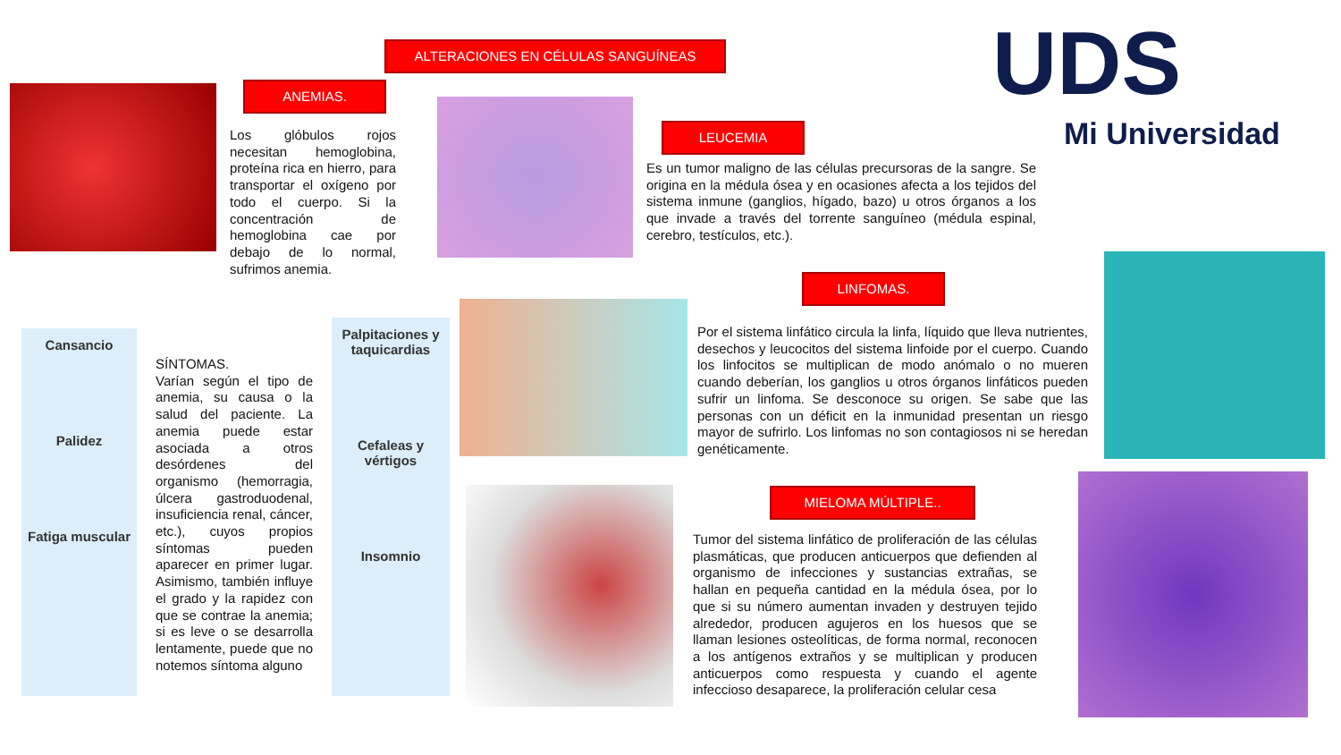ALTERACIONES EN CÉLULAS SANGUÍNEAS
ANEMIAS.
Los glóbulos rojos necesitan hemoglobina, proteína rica en hierro, para transportar el oxígeno por todo el cuerpo. Si la concentración de hemoglobina cae por debajo de lo normal, sufrimos anemia.
UDS
Mi Universidad
LEUCEMIA
Es un tumor maligno de las células precursoras de la sangre. Se origina en la médula ósea y en ocasiones afecta a los tejidos del sistema inmune (ganglios, hígado, bazo) u otros órganos a los que invade a través del torrente sanguíneo (médula espinal, cerebro, testículos, etc.).
LINFOMAS.
Por el sistema linfático circula la linfa, líquido que lleva nutrientes, desechos y leucocitos del sistema linfoide por el cuerpo. Cuando los linfocitos se multiplican de modo anómalo o no mueren cuando deberían, los ganglios u otros órganos linfáticos pueden sufrir un linfoma. Se desconoce su origen. Se sabe que las personas con un déficit en la inmunidad presentan un riesgo mayor de sufrirlo. Los linfomas no son contagiosos ni se heredan genéticamente.
Cansancio
Palidez
Fatiga muscular
SÍNTOMAS.
Varían según el tipo de anemia, su causa o la salud del paciente. La anemia puede estar asociada a otros desórdenes del organismo (hemorragia, úlcera gastroduodenal, insuficiencia renal, cáncer, etc.), cuyos propios síntomas pueden aparecer en primer lugar. Asimismo, también influye el grado y la rapidez con que se contrae la anemia; si es leve o se desarrolla lentamente, puede que no notemos síntoma alguno
Palpitaciones y taquicardias
Cefaleas y vértigos
Insomnio
MIELOMA MÚLTIPLE..
Tumor del sistema linfático de proliferación de las células plasmáticas, que producen anticuerpos que defienden al organismo de infecciones y sustancias extrañas, se hallan en pequeña cantidad en la médula ósea, por lo que si su número aumentan invaden y destruyen tejido alrededor, producen agujeros en los huesos que se llaman lesiones osteolíticas, de forma normal, reconocen a los antígenos extraños y se multiplican y producen anticuerpos como respuesta y cuando el agente infeccioso desaparece, la proliferación celular cesa